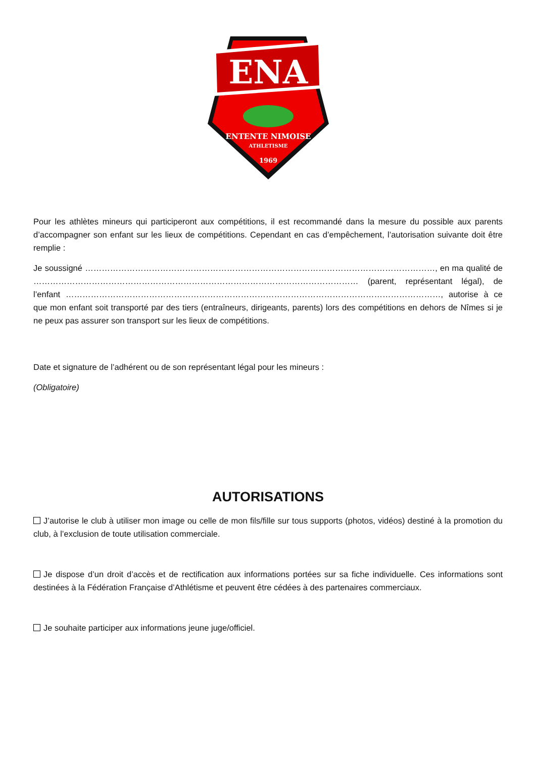ENA
ENTENTE NIMOISE
ATHLETISME
1969
Pour les athlètes mineurs qui participeront aux compétitions, il est recommandé dans la mesure du possible aux parents d’accompagner son enfant sur les lieux de compétitions. Cependant en cas d’empêchement, l’autorisation suivante doit être remplie :
Je soussigné ………………………………………………………………………………………………………………, en ma qualité de ……………………………………………………………………………………………………… (parent, représentant légal), de l’enfant ………………………………………………………………………………………………………………………, autorise à ce que mon enfant soit transporté par des tiers (entraîneurs, dirigeants, parents) lors des compétitions en dehors de Nîmes si je ne peux pas assurer son transport sur les lieux de compétitions.
Date et signature de l’adhérent ou de son représentant légal pour les mineurs :
(Obligatoire)
AUTORISATIONS
J’autorise le club à utiliser mon image ou celle de mon fils/fille sur tous supports (photos, vidéos) destiné à la promotion du club, à l’exclusion de toute utilisation commerciale.
Je dispose d’un droit d’accès et de rectification aux informations portées sur sa fiche individuelle. Ces informations sont destinées à la Fédération Française d’Athlétisme et peuvent être cédées à des partenaires commerciaux.
Je souhaite participer aux informations jeune juge/officiel.